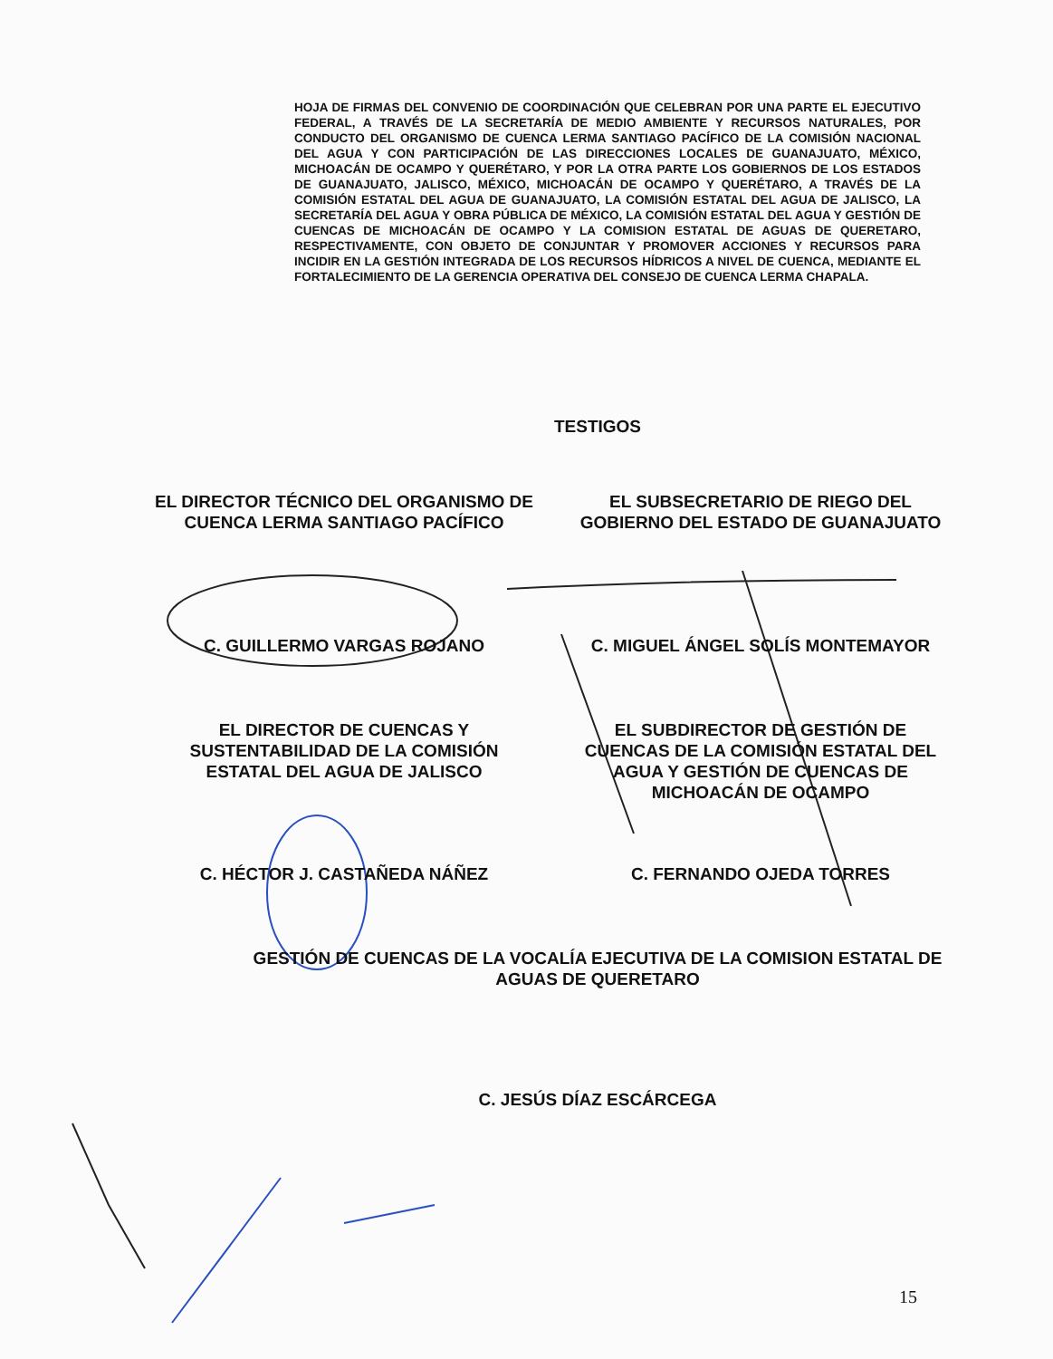HOJA DE FIRMAS DEL CONVENIO DE COORDINACIÓN QUE CELEBRAN POR UNA PARTE EL EJECUTIVO FEDERAL, A TRAVÉS DE LA SECRETARÍA DE MEDIO AMBIENTE Y RECURSOS NATURALES, POR CONDUCTO DEL ORGANISMO DE CUENCA LERMA SANTIAGO PACÍFICO DE LA COMISIÓN NACIONAL DEL AGUA Y CON PARTICIPACIÓN DE LAS DIRECCIONES LOCALES DE GUANAJUATO, MÉXICO, MICHOACÁN DE OCAMPO Y QUERÉTARO, Y POR LA OTRA PARTE LOS GOBIERNOS DE LOS ESTADOS DE GUANAJUATO, JALISCO, MÉXICO, MICHOACÁN DE OCAMPO Y QUERÉTARO, A TRAVÉS DE LA COMISIÓN ESTATAL DEL AGUA DE GUANAJUATO, LA COMISIÓN ESTATAL DEL AGUA DE JALISCO, LA SECRETARÍA DEL AGUA Y OBRA PÚBLICA DE MÉXICO, LA COMISIÓN ESTATAL DEL AGUA Y GESTIÓN DE CUENCAS DE MICHOACÁN DE OCAMPO Y LA COMISION ESTATAL DE AGUAS DE QUERETARO, RESPECTIVAMENTE, CON OBJETO DE CONJUNTAR Y PROMOVER ACCIONES Y RECURSOS PARA INCIDIR EN LA GESTIÓN INTEGRADA DE LOS RECURSOS HÍDRICOS A NIVEL DE CUENCA, MEDIANTE EL FORTALECIMIENTO DE LA GERENCIA OPERATIVA DEL CONSEJO DE CUENCA LERMA CHAPALA.
TESTIGOS
EL DIRECTOR TÉCNICO DEL ORGANISMO DE CUENCA LERMA SANTIAGO PACÍFICO
C. GUILLERMO VARGAS ROJANO
EL SUBSECRETARIO DE RIEGO DEL GOBIERNO DEL ESTADO DE GUANAJUATO
C. MIGUEL ÁNGEL SOLÍS MONTEMAYOR
EL DIRECTOR DE CUENCAS Y SUSTENTABILIDAD DE LA COMISIÓN ESTATAL DEL AGUA DE JALISCO
C. HÉCTOR J. CASTAÑEDA NÁÑEZ
EL SUBDIRECTOR DE GESTIÓN DE CUENCAS DE LA COMISIÓN ESTATAL DEL AGUA Y GESTIÓN DE CUENCAS DE MICHOACÁN DE OCAMPO
C. FERNANDO OJEDA TORRES
GESTIÓN DE CUENCAS DE LA VOCALÍA EJECUTIVA DE LA COMISION ESTATAL DE AGUAS DE QUERETARO
C. JESÚS DÍAZ ESCÁRCEGA
15